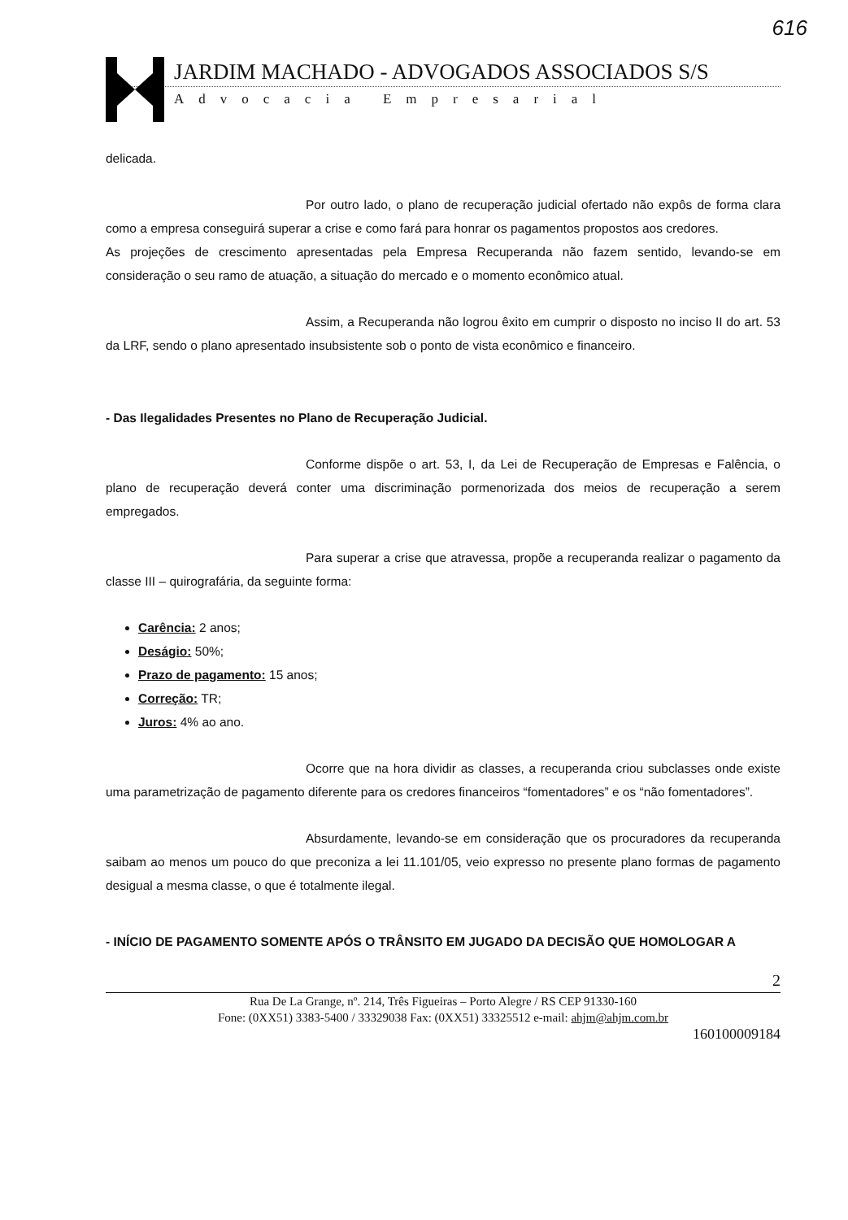616
JARDIM MACHADO - ADVOGADOS ASSOCIADOS S/S
Advocacia Empresarial
delicada.
Por outro lado, o plano de recuperação judicial ofertado não expôs de forma clara como a empresa conseguirá superar a crise e como fará para honrar os pagamentos propostos aos credores.
As projeções de crescimento apresentadas pela Empresa Recuperanda não fazem sentido, levando-se em consideração o seu ramo de atuação, a situação do mercado e o momento econômico atual.
Assim, a Recuperanda não logrou êxito em cumprir o disposto no inciso II do art. 53 da LRF, sendo o plano apresentado insubsistente sob o ponto de vista econômico e financeiro.
- Das Ilegalidades Presentes no Plano de Recuperação Judicial.
Conforme dispõe o art. 53, I, da Lei de Recuperação de Empresas e Falência, o plano de recuperação deverá conter uma discriminação pormenorizada dos meios de recuperação a serem empregados.
Para superar a crise que atravessa, propõe a recuperanda realizar o pagamento da classe III – quirografária, da seguinte forma:
Carência: 2 anos;
Deságio: 50%;
Prazo de pagamento: 15 anos;
Correção: TR;
Juros: 4% ao ano.
Ocorre que na hora dividir as classes, a recuperanda criou subclasses onde existe uma parametrização de pagamento diferente para os credores financeiros “fomentadores” e os “não fomentadores”.
Absurdamente, levando-se em consideração que os procuradores da recuperanda saibam ao menos um pouco do que preconiza a lei 11.101/05, veio expresso no presente plano formas de pagamento desigual a mesma classe, o que é totalmente ilegal.
- INÍCIO DE PAGAMENTO SOMENTE APÓS O TRÂNSITO EM JUGADO DA DECISÃO QUE HOMOLOGAR A
2
Rua De La Grange, nº. 214, Três Figueiras – Porto Alegre / RS CEP 91330-160
Fone: (0XX51) 3383-5400 / 33329038 Fax: (0XX51) 33325512 e-mail: ahjm@ahjm.com.br
160100009184